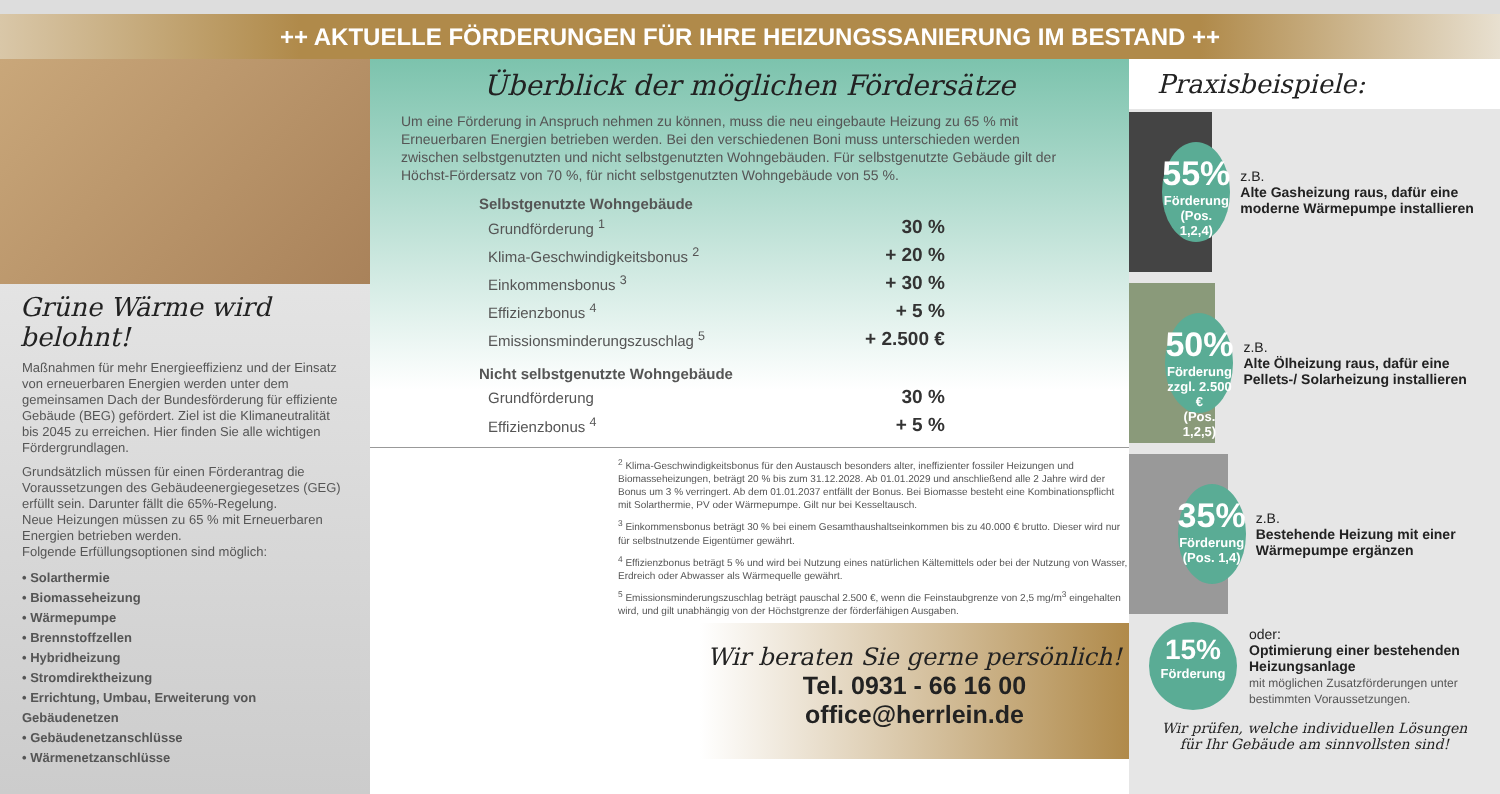++ AKTUELLE FÖRDERUNGEN FÜR IHRE HEIZUNGSSANIERUNG IM BESTAND ++
Grüne Wärme wird belohnt!
Maßnahmen für mehr Energieeffizienz und der Einsatz von erneuerbaren Energien werden unter dem gemeinsamen Dach der Bundesförderung für effiziente Gebäude (BEG) gefördert. Ziel ist die Klimaneutralität bis 2045 zu erreichen. Hier finden Sie alle wichtigen Fördergrundlagen.
Grundsätzlich müssen für einen Förderantrag die Voraussetzungen des Gebäudeenergiegesetzes (GEG) erfüllt sein. Darunter fällt die 65%-Regelung.
Neue Heizungen müssen zu 65 % mit Erneuerbaren Energien betrieben werden.
Folgende Erfüllungsoptionen sind möglich:
• Solarthermie
• Biomasseheizung
• Wärmepumpe
• Brennstoffzellen
• Hybridheizung
• Stromdirektheizung
• Errichtung, Umbau, Erweiterung von Gebäudenetzen
• Gebäudenetzanschlüsse
• Wärmenetzanschlüsse
Überblick der möglichen Fördersätze
Um eine Förderung in Anspruch nehmen zu können, muss die neu eingebaute Heizung zu 65 % mit Erneuerbaren Energien betrieben werden. Bei den verschiedenen Boni muss unterschieden werden zwischen selbstgenutzten und nicht selbstgenutzten Wohngebäuden. Für selbstgenutzte Gebäude gilt der Höchst-Fördersatz von 70 %, für nicht selbstgenutzten Wohngebäude von 55 %.
| Selbstgenutzte Wohngebäude | |
| --- | --- |
| Grundförderung <sup>1</sup> | 30 % |
| Klima-Geschwindigkeitsbonus <sup>2</sup> | + 20 % |
| Einkommensbonus <sup>3</sup> | + 30 % |
| Effizienzbonus <sup>4</sup> | + 5 % |
| Emissionsminderungszuschlag <sup>5</sup> | + 2.500 € |
| Nicht selbstgenutzte Wohngebäude | |
| Grundförderung | 30 % |
| Effizienzbonus <sup>4</sup> | + 5 % |
<sup>2</sup> Klima-Geschwindigkeitsbonus für den Austausch besonders alter, ineffizienter fossiler Heizungen und Biomasseheizungen, beträgt 20 % bis zum 31.12.2028. Ab 01.01.2029 und anschließend alle 2 Jahre wird der Bonus um 3 % verringert. Ab dem 01.01.2037 entfällt der Bonus. Bei Biomasse besteht eine Kombinationspflicht mit Solarthermie, PV oder Wärmepumpe. Gilt nur bei Kesseltausch.
<sup>3</sup> Einkommensbonus beträgt 30 % bei einem Gesamthaushaltseinkommen bis zu 40.000 € brutto. Dieser wird nur für selbstnutzende Eigentümer gewährt.
<sup>4</sup> Effizienzbonus beträgt 5 % und wird bei Nutzung eines natürlichen Kältemittels oder bei der Nutzung von Wasser, Erdreich oder Abwasser als Wärmequelle gewährt.
<sup>5</sup> Emissionsminderungszuschlag beträgt pauschal 2.500 €, wenn die Feinstaubgrenze von 2,5 mg/m<sup>3</sup> eingehalten wird, und gilt unabhängig von der Höchstgrenze der förderfähigen Ausgaben.
Wir beraten Sie gerne persönlich!
Tel. 0931 - 66 16 00
office@herrlein.de
Praxisbeispiele:
55%
Förderung
(Pos. 1,2,4)
z.B.
Alte Gasheizung raus, dafür eine moderne Wärmepumpe installieren
50%
Förderung
zzgl. 2.500 €
(Pos. 1,2,5)
z.B.
Alte Ölheizung raus, dafür eine Pellets-/ Solarheizung installieren
35%
Förderung
(Pos. 1,4)
z.B.
Bestehende Heizung mit einer Wärmepumpe ergänzen
15%
Förderung
oder:
Optimierung einer bestehenden Heizungsanlage
mit möglichen Zusatzförderungen unter bestimmten Voraussetzungen.
Wir prüfen, welche individuellen Lösungen
für Ihr Gebäude am sinnvollsten sind!